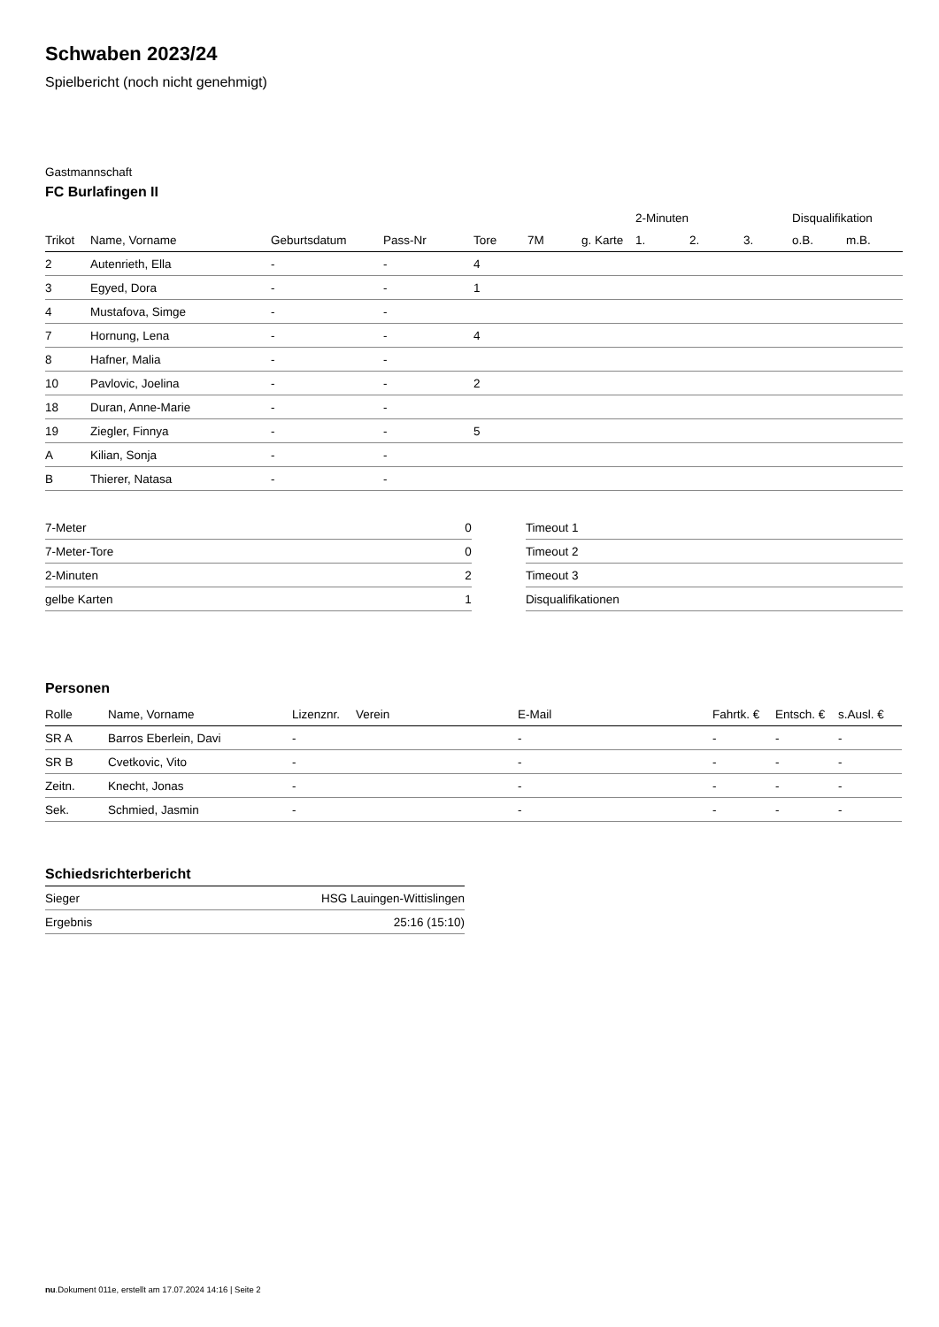Schwaben 2023/24
Spielbericht (noch nicht genehmigt)
Gastmannschaft
FC Burlafingen II
| | | | | | | | 2-Minuten | | | Disqualifikation | |
| --- | --- | --- | --- | --- | --- | --- | --- | --- | --- | --- | --- |
| Trikot | Name, Vorname | Geburtsdatum | Pass-Nr | Tore | 7M | g. Karte | 1. | 2. | 3. | o.B. | m.B. |
| 2 | Autenrieth, Ella | - | - | 4 | | | | | | | |
| 3 | Egyed, Dora | - | - | 1 | | | | | | | |
| 4 | Mustafova, Simge | - | - | | | | | | | | |
| 7 | Hornung, Lena | - | - | 4 | | | | | | | |
| 8 | Hafner, Malia | - | - | | | | | | | | |
| 10 | Pavlovic, Joelina | - | - | 2 | | | | | | | |
| 18 | Duran, Anne-Marie | - | - | | | | | | | | |
| 19 | Ziegler, Finnya | - | - | 5 | | | | | | | |
| A | Kilian, Sonja | - | - | | | | | | | | |
| B | Thierer, Natasa | - | - | | | | | | | | |
| 7-Meter | 0 |
| 7-Meter-Tore | 0 |
| 2-Minuten | 2 |
| gelbe Karten | 1 |
| Timeout 1 |
| Timeout 2 |
| Timeout 3 |
| Disqualifikationen |
Personen
| Rolle | Name, Vorname | Lizenznr. | Verein | E-Mail | Fahrtk. € | Entsch. € | s.Ausl. € |
| --- | --- | --- | --- | --- | --- | --- | --- |
| SR A | Barros Eberlein, Davi | - | | - | - | - | - |
| SR B | Cvetkovic, Vito | - | | - | - | - | - |
| Zeitn. | Knecht, Jonas | - | | - | - | - | - |
| Sek. | Schmied, Jasmin | - | | - | - | - | - |
Schiedsrichterbericht
| Sieger | HSG Lauingen-Wittislingen |
| Ergebnis | 25:16 (15:10) |
nu.Dokument 011e, erstellt am 17.07.2024 14:16 | Seite 2